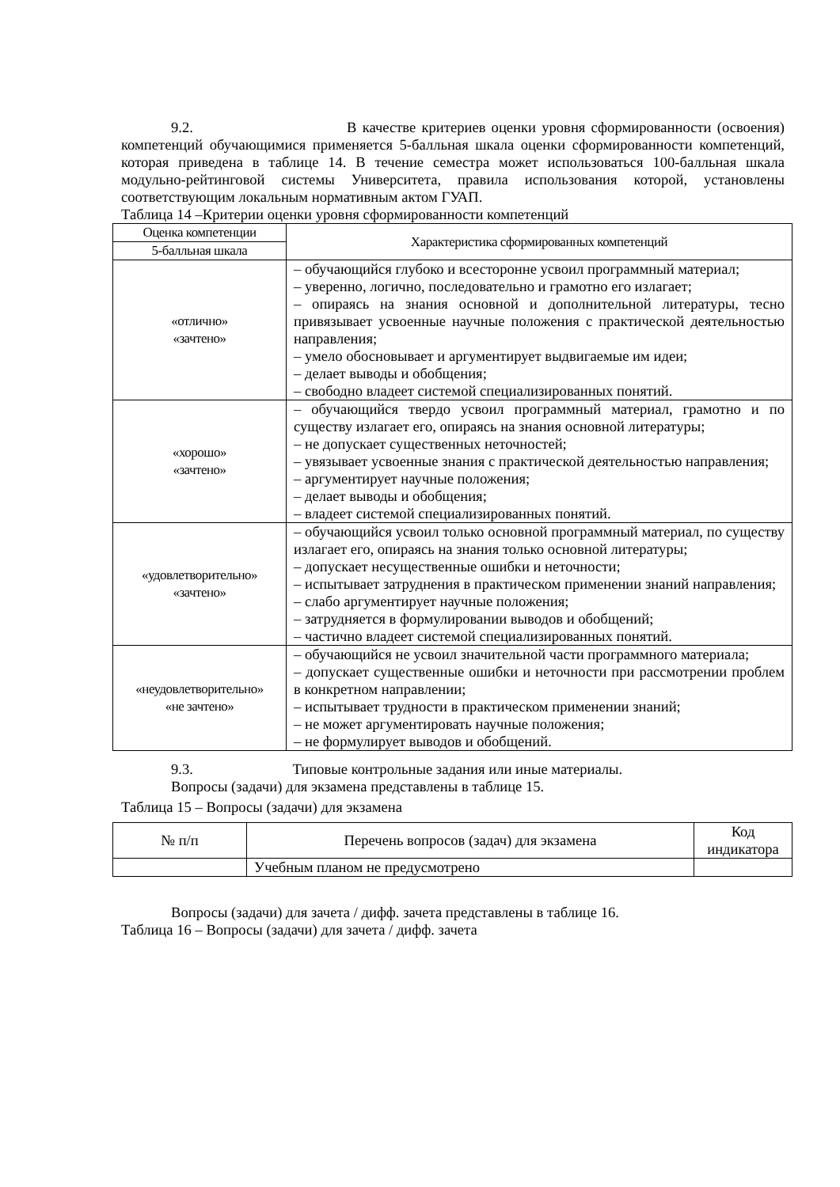9.2. В качестве критериев оценки уровня сформированности (освоения) компетенций обучающимися применяется 5-балльная шкала оценки сформированности компетенций, которая приведена в таблице 14. В течение семестра может использоваться 100-балльная шкала модульно-рейтинговой системы Университета, правила использования которой, установлены соответствующим локальным нормативным актом ГУАП.
Таблица 14 –Критерии оценки уровня сформированности компетенций
| Оценка компетенции | Характеристика сформированных компетенций |
| --- | --- |
| 5-балльная шкала | |
| «отлично» «зачтено» | – обучающийся глубоко и всесторонне усвоил программный материал; – уверенно, логично, последовательно и грамотно его излагает; – опираясь на знания основной и дополнительной литературы, тесно привязывает усвоенные научные положения с практической деятельностью направления; – умело обосновывает и аргументирует выдвигаемые им идеи; – делает выводы и обобщения; – свободно владеет системой специализированных понятий. |
| «хорошо» «зачтено» | – обучающийся твердо усвоил программный материал, грамотно и по существу излагает его, опираясь на знания основной литературы; – не допускает существенных неточностей; – увязывает усвоенные знания с практической деятельностью направления; – аргументирует научные положения; – делает выводы и обобщения; – владеет системой специализированных понятий. |
| «удовлетворительно» «зачтено» | – обучающийся усвоил только основной программный материал, по существу излагает его, опираясь на знания только основной литературы; – допускает несущественные ошибки и неточности; – испытывает затруднения в практическом применении знаний направления; – слабо аргументирует научные положения; – затрудняется в формулировании выводов и обобщений; – частично владеет системой специализированных понятий. |
| «неудовлетворительно» «не зачтено» | – обучающийся не усвоил значительной части программного материала; – допускает существенные ошибки и неточности при рассмотрении проблем в конкретном направлении; – испытывает трудности в практическом применении знаний; – не может аргументировать научные положения; – не формулирует выводов и обобщений. |
9.3. Типовые контрольные задания или иные материалы.
Вопросы (задачи) для экзамена представлены в таблице 15.
Таблица 15 – Вопросы (задачи) для экзамена
| № п/п | Перечень вопросов (задач) для экзамена | Код индикатора |
| --- | --- | --- |
| | Учебным планом не предусмотрено | |
Вопросы (задачи) для зачета / дифф. зачета представлены в таблице 16.
Таблица 16 – Вопросы (задачи) для зачета / дифф. зачета